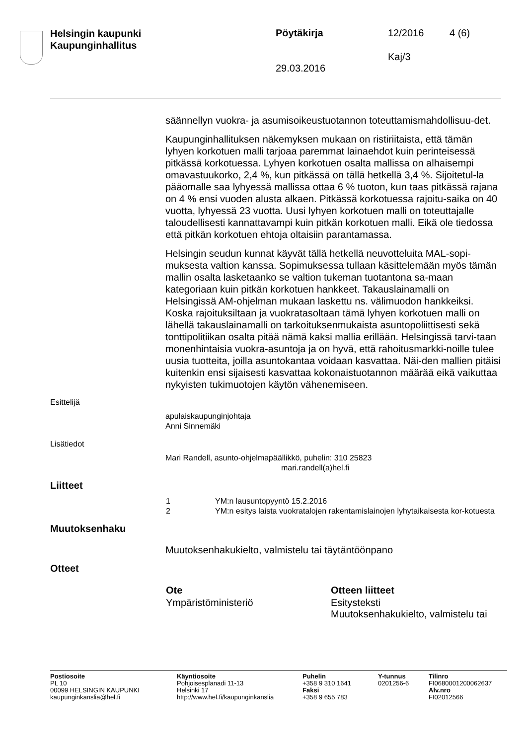Helsingin kaupunki
Kaupunginhallitus
Pöytäkirja 12/2016 4 (6)
Kaj/3
29.03.2016
säännellyn vuokra- ja asumisoikeustuotannon toteuttamismahdollisuu-det.
Kaupunginhallituksen näkemyksen mukaan on ristiriitaista, että tämän lyhyen korkotuen malli tarjoaa paremmat lainaehdot kuin perinteisessä pitkässä korkotuessa. Lyhyen korkotuen osalta mallissa on alhaisempi omavastuukorko, 2,4 %, kun pitkässä on tällä hetkellä 3,4 %. Sijoitetul-la pääomalle saa lyhyessä mallissa ottaa 6 % tuoton, kun taas pitkässä rajana on 4 % ensi vuoden alusta alkaen. Pitkässä korkotuessa rajoitu-saika on 40 vuotta, lyhyessä 23 vuotta. Uusi lyhyen korkotuen malli on toteuttajalle taloudellisesti kannattavampi kuin pitkän korkotuen malli. Eikä ole tiedossa että pitkän korkotuen ehtoja oltaisiin parantamassa.
Helsingin seudun kunnat käyvät tällä hetkellä neuvotteluita MAL-sopi-muksesta valtion kanssa. Sopimuksessa tullaan käsittelemään myös tämän mallin osalta lasketaanko se valtion tukeman tuotantona sa-maan kategoriaan kuin pitkän korkotuen hankkeet. Takauslainamalli on Helsingissä AM-ohjelman mukaan laskettu ns. välimuodon hankkeiksi. Koska rajoituksiltaan ja vuokratasoltaan tämä lyhyen korkotuen malli on lähellä takauslainamalli on tarkoituksenmukaista asuntopoliittisesti sekä tonttipolitiikan osalta pitää nämä kaksi mallia erillään. Helsingissä tarvi-taan monenhintaisia vuokra-asuntoja ja on hyvä, että rahoitusmarkki-noille tulee uusia tuotteita, joilla asuntokantaa voidaan kasvattaa. Näi-den mallien pitäisi kuitenkin ensi sijaisesti kasvattaa kokonaistuotannon määrää eikä vaikuttaa nykyisten tukimuotojen käytön vähenemiseen.
Esittelijä
apulaiskaupunginjohtaja
Anni Sinnemäki
Lisätiedot
Mari Randell, asunto-ohjelmapäällikkö, puhelin: 310 25823
mari.randell(a)hel.fi
Liitteet
| 1 | YM:n lausuntopyyntö 15.2.2016 |
| 2 | YM:n esitys laista vuokratalojen rakentamislainojen lyhytaikaisesta kor-kotuesta |
Muutoksenhaku
Muutoksenhakukielto, valmistelu tai täytäntöönpano
Otteet
| Ote | Otteen liitteet |
| --- | --- |
| Ympäristöministeriö | Esitysteksti Muutoksenhakukielto, valmistelu tai |
| Postiosoite PL 10 00099 HELSINGIN KAUPUNKI kaupunginkanslia@hel.fi | Käyntiosoite Pohjoisesplanadi 11-13 Helsinki 17 http://www.hel.fi/kaupunginkanslia | Puhelin +358 9 310 1641 Faksi +358 9 655 783 | Y-tunnus 0201256-6 | Tilinro FI0680001200062637 Alv.nro FI02012566 |